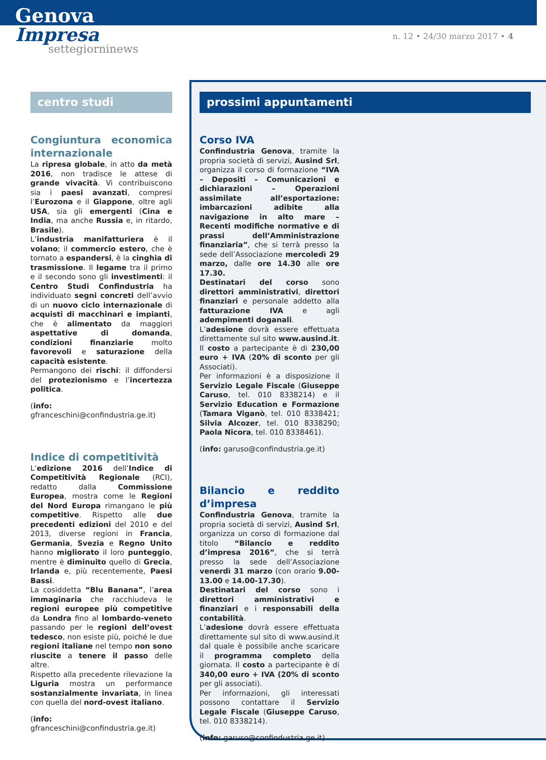Genova
Impresa
settegiorninews
n. 12 • 24/30 marzo 2017 • 4
centro studi
Congiuntura economica internazionale
La ripresa globale, in atto da metà 2016, non tradisce le attese di grande vivacità. Vi contribuiscono sia i paesi avanzati, compresi l’Eurozona e il Giappone, oltre agli USA, sia gli emergenti (Cina e India, ma anche Russia e, in ritardo, Brasile).
L’industria manifatturiera è il volano; il commercio estero, che è tornato a espandersi, è la cinghia di trasmissione. Il legame tra il primo e il secondo sono gli investimenti: il Centro Studi Confindustria ha individuato segni concreti dell’avvio di un nuovo ciclo internazionale di acquisti di macchinari e impianti, che è alimentato da maggiori aspettative di domanda, condizioni finanziarie molto favorevoli e saturazione della capacità esistente.
Permangono dei rischi: il diffondersi del protezionismo e l’incertezza politica.
(info: gfranceschini@confindustria.ge.it)
Indice di competitività
L’edizione 2016 dell’Indice di Competitività Regionale (RCI), redatto dalla Commissione Europea, mostra come le Regioni del Nord Europa rimangano le più competitive. Rispetto alle due precedenti edizioni del 2010 e del 2013, diverse regioni in Francia, Germania, Svezia e Regno Unito hanno migliorato il loro punteggio, mentre è diminuito quello di Grecia, Irlanda e, più recentemente, Paesi Bassi.
La cosiddetta “Blu Banana”, l’area immaginaria che racchiudeva le regioni europee più competitive da Londra fino al lombardo-veneto passando per le regioni dell’ovest tedesco, non esiste più, poiché le due regioni italiane nel tempo non sono riuscite a tenere il passo delle altre.
Rispetto alla precedente rilevazione la Liguria mostra un performance sostanzialmente invariata, in linea con quella del nord-ovest italiano.
(info: gfranceschini@confindustria.ge.it)
prossimi appuntamenti
Corso IVA
Confindustria Genova, tramite la propria società di servizi, Ausind Srl, organizza il corso di formazione “IVA – Depositi – Comunicazioni e dichiarazioni – Operazioni assimilate all’esportazione: imbarcazioni adibite alla navigazione in alto mare – Recenti modifiche normative e di prassi dell’Amministrazione finanziaria”, che si terrà presso la sede dell’Associazione mercoledì 29 marzo, dalle ore 14.30 alle ore 17.30.
Destinatari del corso sono direttori amministrativi, direttori finanziari e personale addetto alla fatturazione IVA e agli adempimenti doganali.
L’adesione dovrà essere effettuata direttamente sul sito www.ausind.it. Il costo a partecipante è di 230,00 euro + IVA (20% di sconto per gli Associati).
Per informazioni è a disposizione il Servizio Legale Fiscale (Giuseppe Caruso, tel. 010 8338214) e il Servizio Education e Formazione (Tamara Viganò, tel. 010 8338421; Silvia Alcozer, tel. 010 8338290; Paola Nicora, tel. 010 8338461).
(info: garuso@confindustria.ge.it)
Bilancio e reddito d’impresa
Confindustria Genova, tramite la propria società di servizi, Ausind Srl, organizza un corso di formazione dal titolo “Bilancio e reddito d’impresa 2016”, che si terrà presso la sede dell’Associazione venerdì 31 marzo (con orario 9.00-13.00 e 14.00-17.30).
Destinatari del corso sono i direttori amministrativi e finanziari e i responsabili della contabilità.
L’adesione dovrà essere effettuata direttamente sul sito di www.ausind.it dal quale è possibile anche scaricare il programma completo della giornata. Il costo a partecipante è di 340,00 euro + IVA (20% di sconto per gli associati).
Per informazioni, gli interessati possono contattare il Servizio Legale Fiscale (Giuseppe Caruso, tel. 010 8338214).
(info: garuso@confindustria.ge.it)